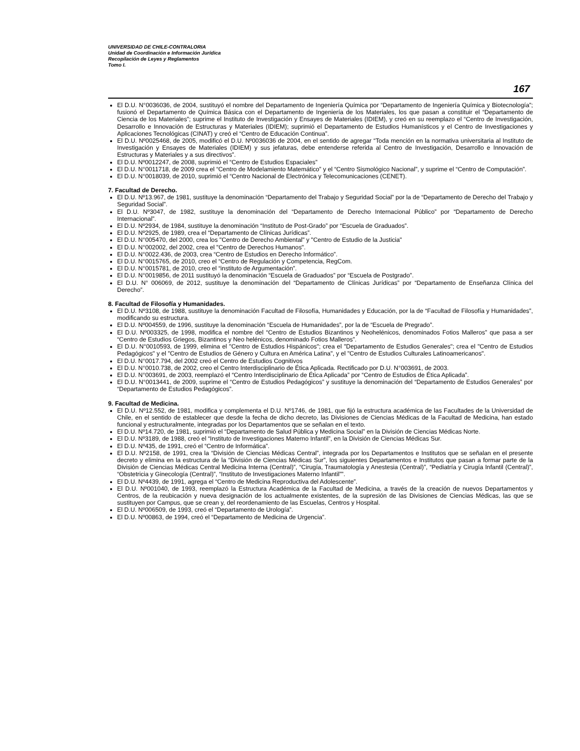UNIVERSIDAD DE CHILE-CONTRALORIA
Unidad de Coordinación e Información Jurídica
Recopilación de Leyes y Reglamentos
Tomo I.
167
El D.U. N°0036036, de 2004, sustituyó el nombre del Departamento de Ingeniería Química por “Departamento de Ingeniería Química y Biotecnología”; fusionó el Departamento de Química Básica con el Departamento de Ingeniería de los Materiales, los que pasan a constituir el “Departamento de Ciencia de los Materiales”; suprime el Instituto de Investigación y Ensayes de Materiales (IDIEM), y creó en su reemplazo el “Centro de Investigación, Desarrollo e Innovación de Estructuras y Materiales (IDIEM); suprimió el Departamento de Estudios Humanísticos y el Centro de Investigaciones y Aplicaciones Tecnológicas (CINAT) y creó el “Centro de Educación Continua”.
El D.U. Nº0025468, de 2005, modificó el D.U. Nº0036036 de 2004, en el sentido de agregar “Toda mención en la normativa universitaria al Instituto de Investigación y Ensayes de Materiales (IDIEM) y sus jefaturas, debe entenderse referida al Centro de Investigación, Desarrollo e Innovación de Estructuras y Materiales y a sus directivos”.
El D.U. Nº0012247, de 2008, suprimió el “Centro de Estudios Espaciales”
El D.U. N°0011718, de 2009 crea el “Centro de Modelamiento Matemático” y el “Centro Sismológico Nacional”, y suprime el “Centro de Computación”.
El D.U. N°0018039, de 2010, suprimió el “Centro Nacional de Electrónica y Telecomunicaciones (CENET).
7. Facultad de Derecho.
El D.U. Nº13.967, de 1981, sustituye la denominación “Departamento del Trabajo y Seguridad Social” por la de “Departamento de Derecho del Trabajo y Seguridad Social”.
El D.U. Nº3047, de 1982, sustituye la denominación del “Departamento de Derecho Internacional Público” por “Departamento de Derecho Internacional”.
El D.U. Nº2934, de 1984, sustituye la denominación “Instituto de Post-Grado” por “Escuela de Graduados”.
El D.U. Nº2925, de 1989, crea el “Departamento de Clínicas Jurídicas”.
El D.U. N°005470, del 2000, crea los "Centro de Derecho Ambiental" y "Centro de Estudio de la Justicia"
El D.U. N°002002, del 2002, crea el "Centro de Derechos Humanos".
El D.U. N°0022.436, de 2003, crea “Centro de Estudios en Derecho Informático”.
El D.U. N°0015765, de 2010, creo el “Centro de Regulación y Competencia, RegCom.
El D.U. N°0015781, de 2010, creo el “instituto de Argumentación”.
El D.U. N°0019856, de 2011 sustituyó la denominación “Escuela de Graduados” por “Escuela de Postgrado”.
El D.U. N° 006069, de 2012, sustituye la denominación del “Departamento de Clínicas Jurídicas” por “Departamento de Enseñanza Clínica del Derecho”.
8. Facultad de Filosofía y Humanidades.
El D.U. Nº3108, de 1988, sustituye la denominación Facultad de Filosofía, Humanidades y Educación, por la de “Facultad de Filosofía y Humanidades”, modificando su estructura.
El D.U. Nº004559, de 1996, sustituye la denominación “Escuela de Humanidades”, por la de “Escuela de Pregrado”.
El D.U. Nº003325, de 1998, modifica el nombre del “Centro de Estudios Bizantinos y Neohelénicos, denominados Fotios Malleros” que pasa a ser “Centro de Estudios Griegos, Bizantinos y Neo helénicos, denominado Fotios Malleros”.
El D.U. N°0010593, de 1999, elimina el "Centro de Estudios Hispánicos"; crea el "Departamento de Estudios Generales"; crea el "Centro de Estudios Pedagógicos" y el "Centro de Estudios de Género y Cultura en América Latina", y el "Centro de Estudios Culturales Latinoamericanos".
El D.U. N°0017.794, del 2002 creó el Centro de Estudios Cognitivos
El D.U. N°0010.738, de 2002, creo el Centro Interdisciplinario de Ética Aplicada. Rectificado por D.U. N°003691, de 2003.
El D.U. N°003691, de 2003, reemplazó el “Centro Interdisciplinario de Ética Aplicada” por “Centro de Estudios de Ética Aplicada”.
El D.U. N°0013441, de 2009, suprime el “Centro de Estudios Pedagógicos” y sustituye la denominación del “Departamento de Estudios Generales” por “Departamento de Estudios Pedagógicos”.
9. Facultad de Medicina.
El D.U. Nº12.552, de 1981, modifica y complementa el D.U. Nº1746, de 1981, que fijó la estructura académica de las Facultades de la Universidad de Chile, en el sentido de establecer que desde la fecha de dicho decreto, las Divisiones de Ciencias Médicas de la Facultad de Medicina, han estado funcional y estructuralmente, integradas por los Departamentos que se señalan en el texto.
El D.U. Nº14.720, de 1981, suprimió el “Departamento de Salud Pública y Medicina Social” en la División de Ciencias Médicas Norte.
El D.U. Nº3189, de 1988, creó el “Instituto de Investigaciones Materno Infantil”, en la División de Ciencias Médicas Sur.
El D.U. Nº435, de 1991, creó el “Centro de Informática”.
El D.U. Nº2158, de 1991, crea la “División de Ciencias Médicas Central”, integrada por los Departamentos e Institutos que se señalan en el presente decreto y elimina en la estructura de la “División de Ciencias Médicas Sur”, los siguientes Departamentos e Institutos que pasan a formar parte de la División de Ciencias Médicas Central Medicina Interna (Central)”, “Cirugía, Traumatología y Anestesia (Central)”, “Pediatría y Cirugía Infantil (Central)”, “Obstetricia y Ginecología (Central)”, “Instituto de Investigaciones Materno Infantil””.
El D.U. Nº4439, de 1991, agrega el “Centro de Medicina Reproductiva del Adolescente”.
El D.U. Nº001040, de 1993, reemplazó la Estructura Académica de la Facultad de Medicina, a través de la creación de nuevos Departamentos y Centros, de la reubicación y nueva designación de los actualmente existentes, de la supresión de las Divisiones de Ciencias Médicas, las que se sustituyen por Campus, que se crean y, del reordenamiento de las Escuelas, Centros y Hospital.
El D.U. Nº006509, de 1993, creó el “Departamento de Urología”.
El D.U. Nº00863, de 1994, creó el “Departamento de Medicina de Urgencia”.